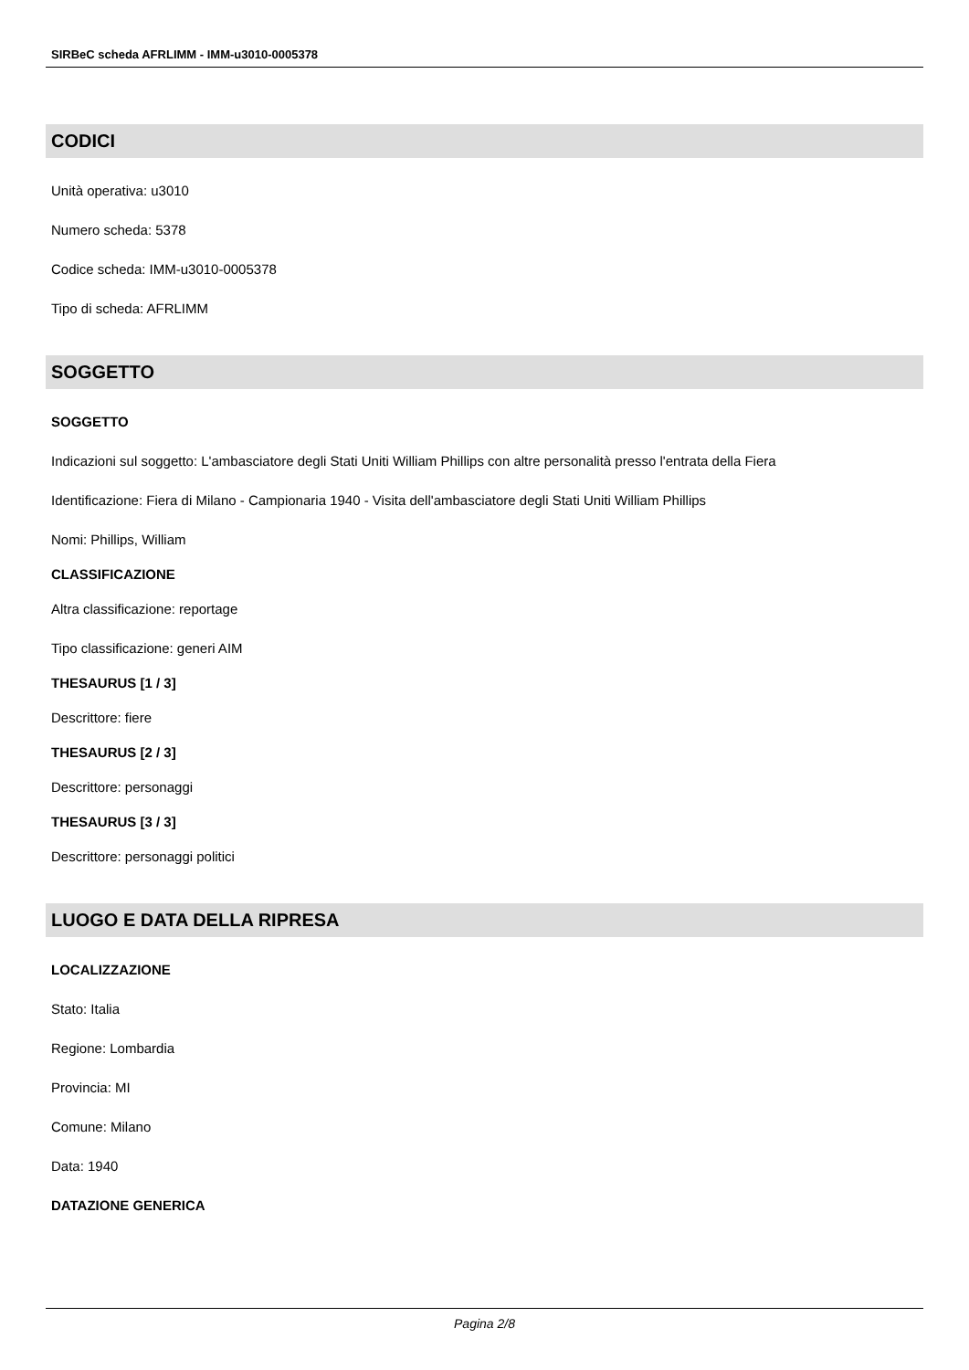SIRBeC scheda AFRLIMM - IMM-u3010-0005378
CODICI
Unità operativa: u3010
Numero scheda: 5378
Codice scheda: IMM-u3010-0005378
Tipo di scheda: AFRLIMM
SOGGETTO
SOGGETTO
Indicazioni sul soggetto: L'ambasciatore degli Stati Uniti William Phillips con altre personalità presso l'entrata della Fiera
Identificazione: Fiera di Milano - Campionaria 1940 - Visita dell'ambasciatore degli Stati Uniti William Phillips
Nomi: Phillips, William
CLASSIFICAZIONE
Altra classificazione: reportage
Tipo classificazione: generi AIM
THESAURUS [1 / 3]
Descrittore: fiere
THESAURUS [2 / 3]
Descrittore: personaggi
THESAURUS [3 / 3]
Descrittore: personaggi politici
LUOGO E DATA DELLA RIPRESA
LOCALIZZAZIONE
Stato: Italia
Regione: Lombardia
Provincia: MI
Comune: Milano
Data: 1940
DATAZIONE GENERICA
Pagina 2/8